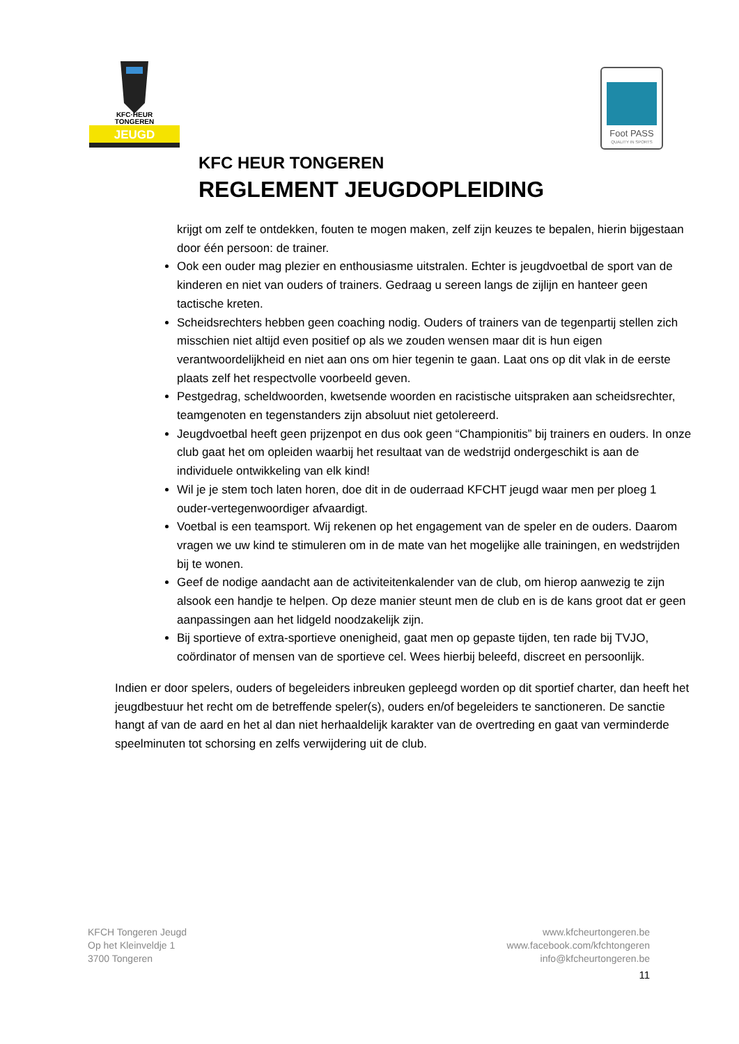KFC·HEUR
TONGEREN
JEUGD
Foot PASS
QUALITY IN SPORTS
KFC HEUR TONGEREN
REGLEMENT JEUGDOPLEIDING
krijgt om zelf te ontdekken, fouten te mogen maken, zelf zijn keuzes te bepalen, hierin bijgestaan door één persoon: de trainer.
Ook een ouder mag plezier en enthousiasme uitstralen. Echter is jeugdvoetbal de sport van de kinderen en niet van ouders of trainers. Gedraag u sereen langs de zijlijn en hanteer geen tactische kreten.
Scheidsrechters hebben geen coaching nodig. Ouders of trainers van de tegenpartij stellen zich misschien niet altijd even positief op als we zouden wensen maar dit is hun eigen verantwoordelijkheid en niet aan ons om hier tegenin te gaan. Laat ons op dit vlak in de eerste plaats zelf het respectvolle voorbeeld geven.
Pestgedrag, scheldwoorden, kwetsende woorden en racistische uitspraken aan scheidsrechter, teamgenoten en tegenstanders zijn absoluut niet getolereerd.
Jeugdvoetbal heeft geen prijzenpot en dus ook geen “Championitis” bij trainers en ouders. In onze club gaat het om opleiden waarbij het resultaat van de wedstrijd ondergeschikt is aan de individuele ontwikkeling van elk kind!
Wil je je stem toch laten horen, doe dit in de ouderraad KFCHT jeugd waar men per ploeg 1 ouder-vertegenwoordiger afvaardigt.
Voetbal is een teamsport. Wij rekenen op het engagement van de speler en de ouders. Daarom vragen we uw kind te stimuleren om in de mate van het mogelijke alle trainingen, en wedstrijden bij te wonen.
Geef de nodige aandacht aan de activiteitenkalender van de club, om hierop aanwezig te zijn alsook een handje te helpen. Op deze manier steunt men de club en is de kans groot dat er geen aanpassingen aan het lidgeld noodzakelijk zijn.
Bij sportieve of extra-sportieve onenigheid, gaat men op gepaste tijden, ten rade bij TVJO, coördinator of mensen van de sportieve cel. Wees hierbij beleefd, discreet en persoonlijk.
Indien er door spelers, ouders of begeleiders inbreuken gepleegd worden op dit sportief charter, dan heeft het jeugdbestuur het recht om de betreffende speler(s), ouders en/of begeleiders te sanctioneren. De sanctie hangt af van de aard en het al dan niet herhaaldelijk karakter van de overtreding en gaat van verminderde speelminuten tot schorsing en zelfs verwijdering uit de club.
KFCH Tongeren Jeugd
Op het Kleinveldje 1
3700 Tongeren
www.kfcheurtongeren.be
www.facebook.com/kfchtongeren
info@kfcheurtongeren.be
11